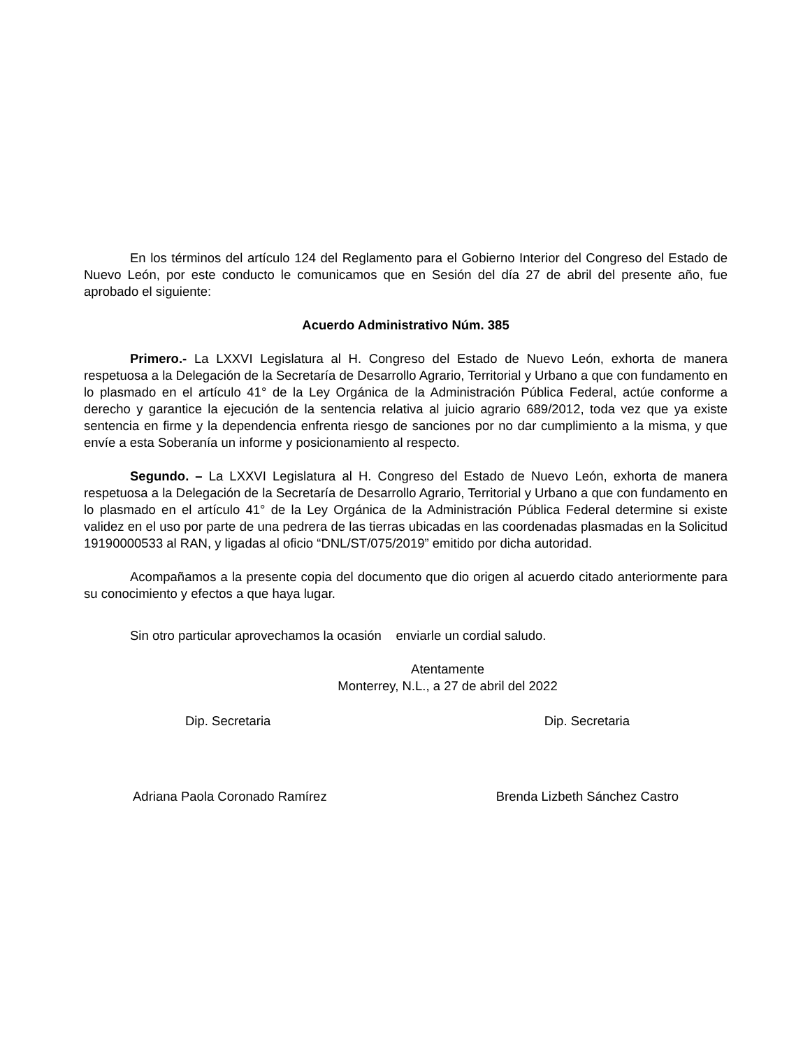En los términos del artículo 124 del Reglamento para el Gobierno Interior del Congreso del Estado de Nuevo León, por este conducto le comunicamos que en Sesión del día 27 de abril del presente año, fue aprobado el siguiente:
Acuerdo Administrativo Núm. 385
Primero.- La LXXVI Legislatura al H. Congreso del Estado de Nuevo León, exhorta de manera respetuosa a la Delegación de la Secretaría de Desarrollo Agrario, Territorial y Urbano a que con fundamento en lo plasmado en el artículo 41° de la Ley Orgánica de la Administración Pública Federal, actúe conforme a derecho y garantice la ejecución de la sentencia relativa al juicio agrario 689/2012, toda vez que ya existe sentencia en firme y la dependencia enfrenta riesgo de sanciones por no dar cumplimiento a la misma, y que envíe a esta Soberanía un informe y posicionamiento al respecto.
Segundo. – La LXXVI Legislatura al H. Congreso del Estado de Nuevo León, exhorta de manera respetuosa a la Delegación de la Secretaría de Desarrollo Agrario, Territorial y Urbano a que con fundamento en lo plasmado en el artículo 41° de la Ley Orgánica de la Administración Pública Federal determine si existe validez en el uso por parte de una pedrera de las tierras ubicadas en las coordenadas plasmadas en la Solicitud 19190000533 al RAN, y ligadas al oficio “DNL/ST/075/2019” emitido por dicha autoridad.
Acompañamos a la presente copia del documento que dio origen al acuerdo citado anteriormente para su conocimiento y efectos a que haya lugar.
Sin otro particular aprovechamos la ocasión enviarle un cordial saludo.
Atentamente
Monterrey, N.L., a 27 de abril del 2022
Dip. Secretaria Dip. Secretaria
Adriana Paola Coronado Ramírez Brenda Lizbeth Sánchez Castro